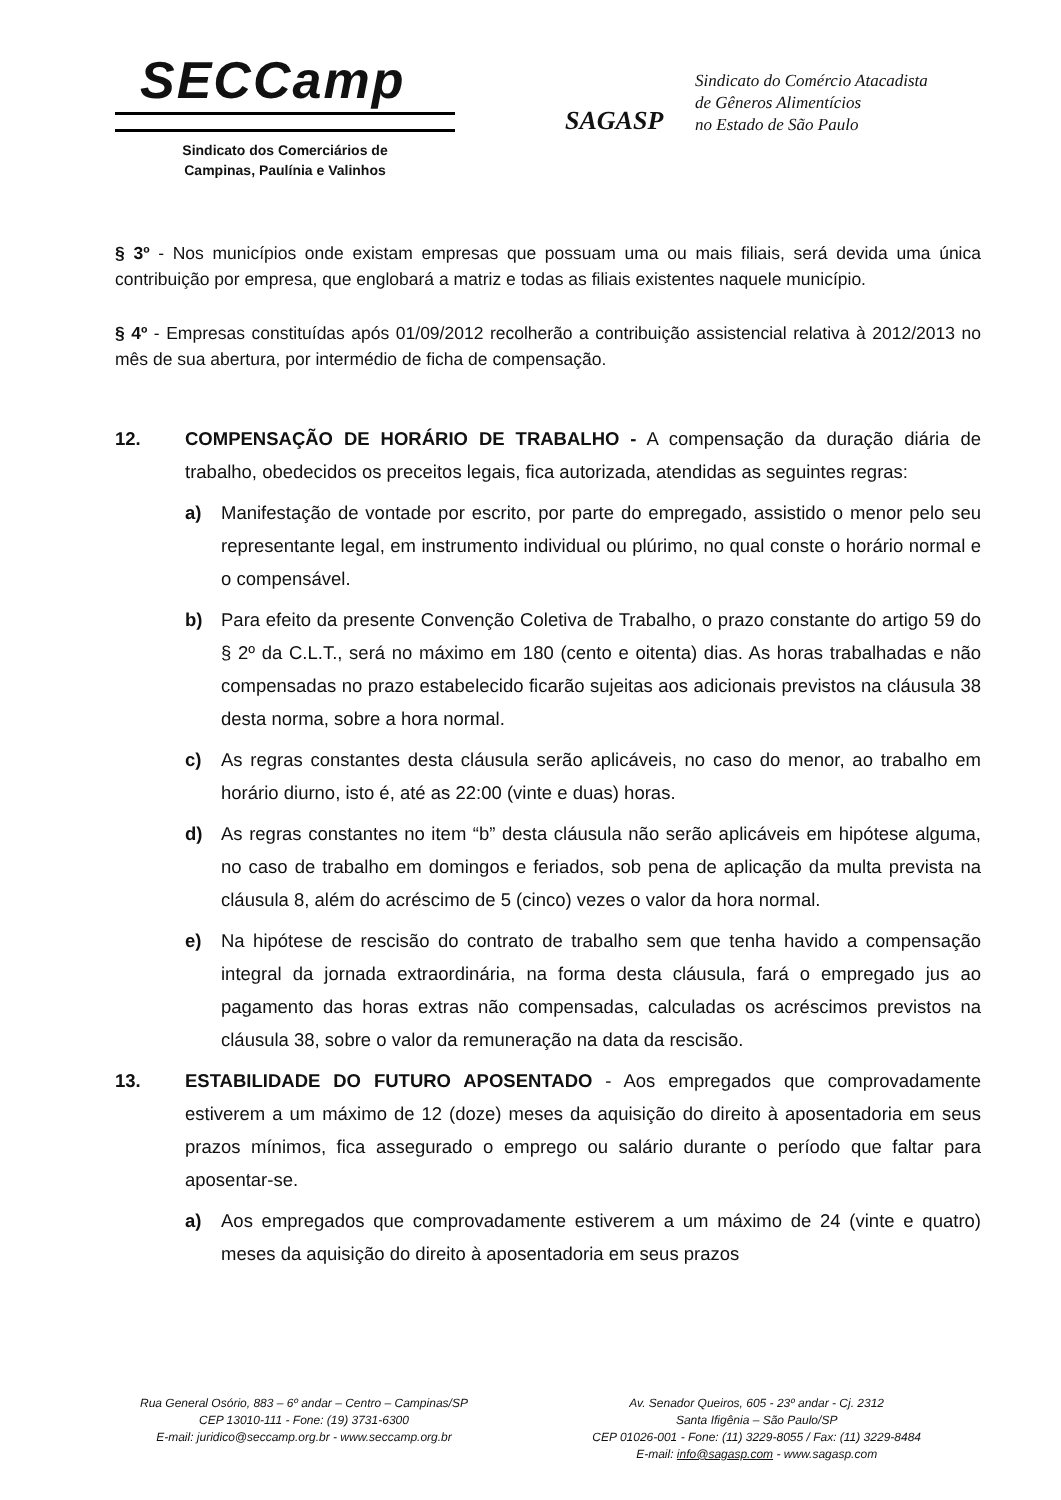SECCamp
Sindicato dos Comerciários de
Campinas, Paulínia e Valinhos
SAGASP
Sindicato do Comércio Atacadista
de Gêneros Alimentícios
no Estado de São Paulo
§ 3º - Nos municípios onde existam empresas que possuam uma ou mais filiais, será devida uma única contribuição por empresa, que englobará a matriz e todas as filiais existentes naquele município.
§ 4º - Empresas constituídas após 01/09/2012 recolherão a contribuição assistencial relativa à 2012/2013 no mês de sua abertura, por intermédio de ficha de compensação.
12. COMPENSAÇÃO DE HORÁRIO DE TRABALHO - A compensação da duração diária de trabalho, obedecidos os preceitos legais, fica autorizada, atendidas as seguintes regras:
a) Manifestação de vontade por escrito, por parte do empregado, assistido o menor pelo seu representante legal, em instrumento individual ou plúrimo, no qual conste o horário normal e o compensável.
b) Para efeito da presente Convenção Coletiva de Trabalho, o prazo constante do artigo 59 do § 2º da C.L.T., será no máximo em 180 (cento e oitenta) dias. As horas trabalhadas e não compensadas no prazo estabelecido ficarão sujeitas aos adicionais previstos na cláusula 38 desta norma, sobre a hora normal.
c) As regras constantes desta cláusula serão aplicáveis, no caso do menor, ao trabalho em horário diurno, isto é, até as 22:00 (vinte e duas) horas.
d) As regras constantes no item “b” desta cláusula não serão aplicáveis em hipótese alguma, no caso de trabalho em domingos e feriados, sob pena de aplicação da multa prevista na cláusula 8, além do acréscimo de 5 (cinco) vezes o valor da hora normal.
e) Na hipótese de rescisão do contrato de trabalho sem que tenha havido a compensação integral da jornada extraordinária, na forma desta cláusula, fará o empregado jus ao pagamento das horas extras não compensadas, calculadas os acréscimos previstos na cláusula 38, sobre o valor da remuneração na data da rescisão.
13. ESTABILIDADE DO FUTURO APOSENTADO - Aos empregados que comprovadamente estiverem a um máximo de 12 (doze) meses da aquisição do direito à aposentadoria em seus prazos mínimos, fica assegurado o emprego ou salário durante o período que faltar para aposentar-se.
a) Aos empregados que comprovadamente estiverem a um máximo de 24 (vinte e quatro) meses da aquisição do direito à aposentadoria em seus prazos
Rua General Osório, 883 – 6º andar – Centro – Campinas/SP
CEP 13010-111 - Fone: (19) 3731-6300
E-mail: juridico@seccamp.org.br - www.seccamp.org.br
Av. Senador Queiros, 605 - 23º andar - Cj. 2312
Santa Ifigênia – São Paulo/SP
CEP 01026-001 - Fone: (11) 3229-8055 / Fax: (11) 3229-8484
E-mail: info@sagasp.com - www.sagasp.com